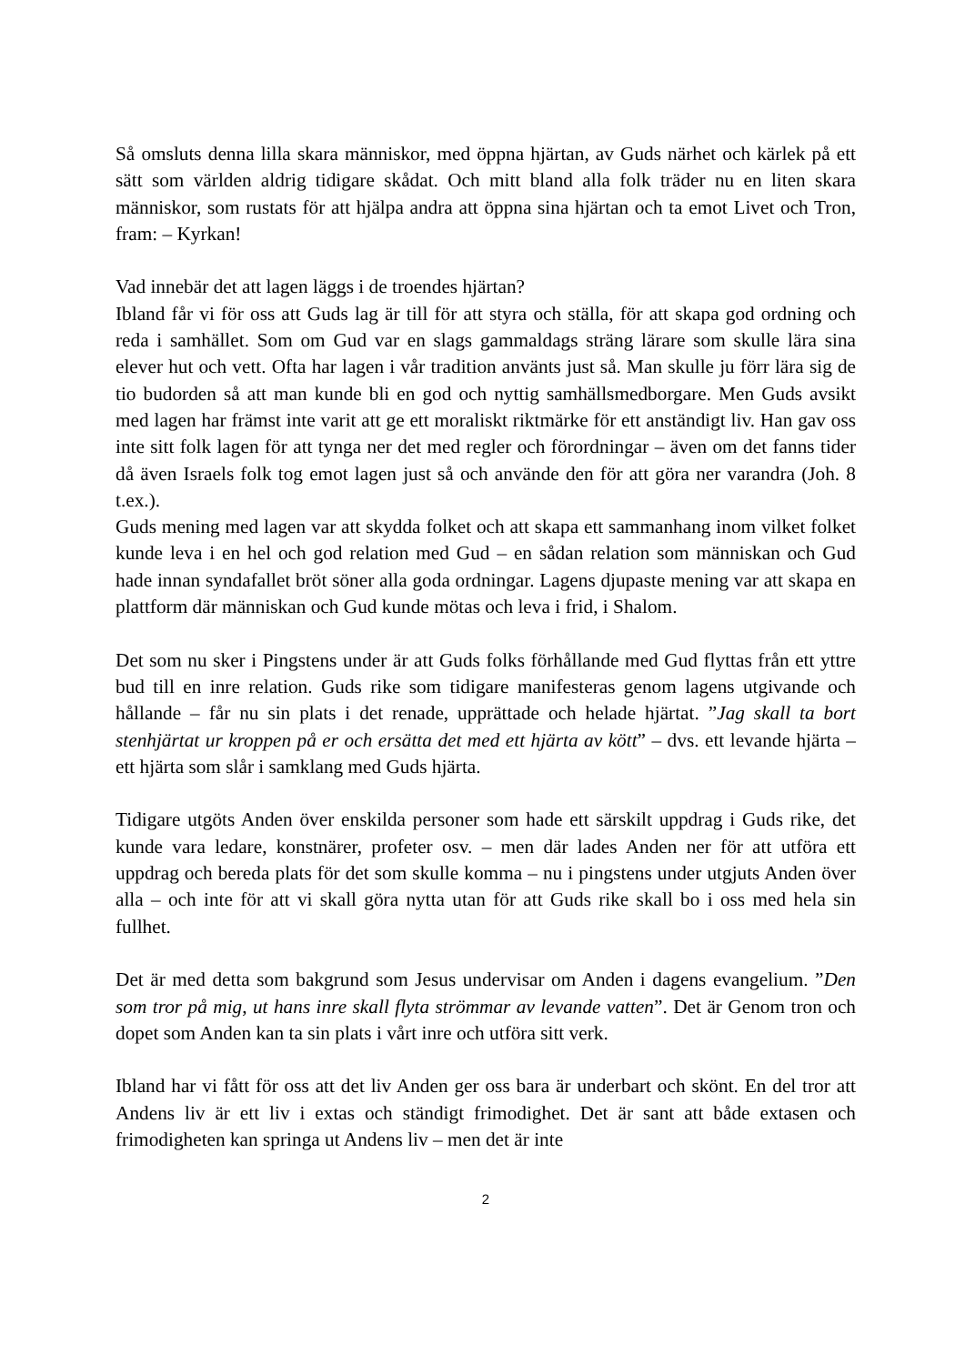Så omsluts denna lilla skara människor, med öppna hjärtan, av Guds närhet och kärlek på ett sätt som världen aldrig tidigare skådat. Och mitt bland alla folk träder nu en liten skara människor, som rustats för att hjälpa andra att öppna sina hjärtan och ta emot Livet och Tron, fram: – Kyrkan!
Vad innebär det att lagen läggs i de troendes hjärtan?
Ibland får vi för oss att Guds lag är till för att styra och ställa, för att skapa god ordning och reda i samhället. Som om Gud var en slags gammaldags sträng lärare som skulle lära sina elever hut och vett. Ofta har lagen i vår tradition använts just så. Man skulle ju förr lära sig de tio budorden så att man kunde bli en god och nyttig samhällsmedborgare. Men Guds avsikt med lagen har främst inte varit att ge ett moraliskt riktmärke för ett anständigt liv. Han gav oss inte sitt folk lagen för att tynga ner det med regler och förordningar – även om det fanns tider då även Israels folk tog emot lagen just så och använde den för att göra ner varandra (Joh. 8 t.ex.).
Guds mening med lagen var att skydda folket och att skapa ett sammanhang inom vilket folket kunde leva i en hel och god relation med Gud – en sådan relation som människan och Gud hade innan syndafallet bröt söner alla goda ordningar. Lagens djupaste mening var att skapa en plattform där människan och Gud kunde mötas och leva i frid, i Shalom.
Det som nu sker i Pingstens under är att Guds folks förhållande med Gud flyttas från ett yttre bud till en inre relation. Guds rike som tidigare manifesteras genom lagens utgivande och hållande – får nu sin plats i det renade, upprättade och helade hjärtat. ”Jag skall ta bort stenhjärtat ur kroppen på er och ersätta det med ett hjärta av kött” – dvs. ett levande hjärta – ett hjärta som slår i samklang med Guds hjärta.
Tidigare utgöts Anden över enskilda personer som hade ett särskilt uppdrag i Guds rike, det kunde vara ledare, konstnärer, profeter osv. – men där lades Anden ner för att utföra ett uppdrag och bereda plats för det som skulle komma – nu i pingstens under utgjuts Anden över alla – och inte för att vi skall göra nytta utan för att Guds rike skall bo i oss med hela sin fullhet.
Det är med detta som bakgrund som Jesus undervisar om Anden i dagens evangelium. ”Den som tror på mig, ut hans inre skall flyta strömmar av levande vatten”. Det är Genom tron och dopet som Anden kan ta sin plats i vårt inre och utföra sitt verk.
Ibland har vi fått för oss att det liv Anden ger oss bara är underbart och skönt. En del tror att Andens liv är ett liv i extas och ständigt frimodighet. Det är sant att både extasen och frimodigheten kan springa ut Andens liv – men det är inte
2